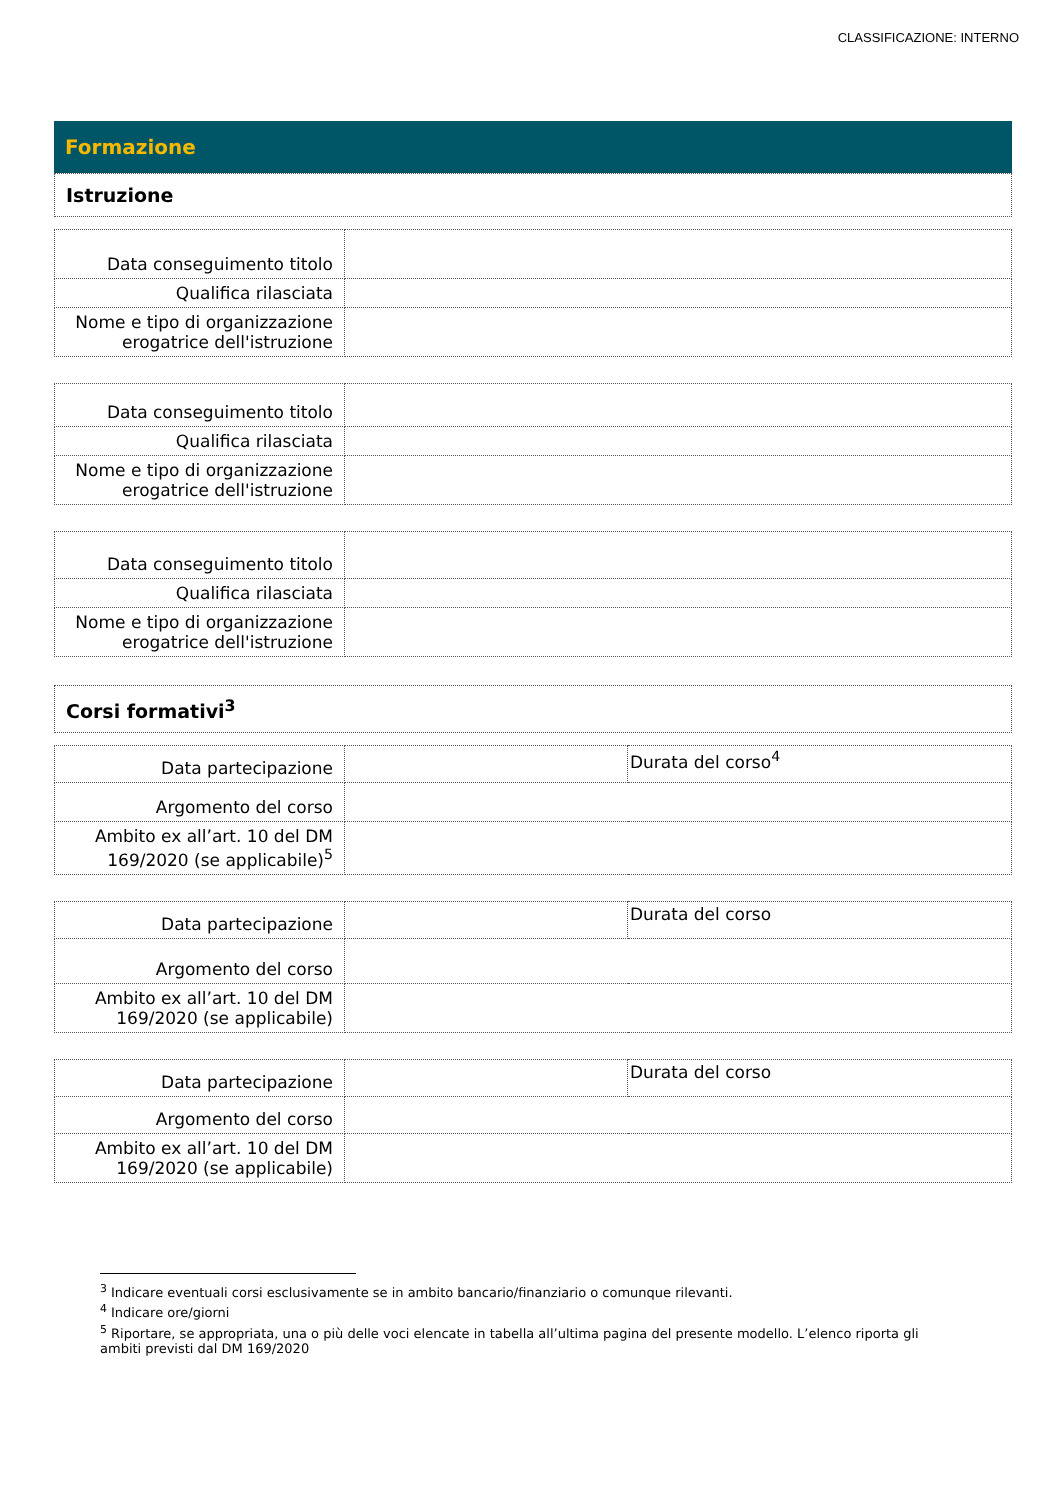CLASSIFICAZIONE: INTERNO
Formazione
Istruzione
| Data conseguimento titolo | |
| Qualifica rilasciata | |
| Nome e tipo di organizzazione erogatrice dell'istruzione | |
| Data conseguimento titolo | |
| Qualifica rilasciata | |
| Nome e tipo di organizzazione erogatrice dell'istruzione | |
| Data conseguimento titolo | |
| Qualifica rilasciata | |
| Nome e tipo di organizzazione erogatrice dell'istruzione | |
Corsi formativi<sup>3</sup>
| Data partecipazione | | Durata del corso<sup>4</sup> |
| Argomento del corso | | |
| Ambito ex all’art. 10 del DM 169/2020 (se applicabile)<sup>5</sup> | | |
| Data partecipazione | | Durata del corso |
| Argomento del corso | | |
| Ambito ex all’art. 10 del DM 169/2020 (se applicabile) | | |
| Data partecipazione | | Durata del corso |
| Argomento del corso | | |
| Ambito ex all’art. 10 del DM 169/2020 (se applicabile) | | |
<sup>3</sup> Indicare eventuali corsi esclusivamente se in ambito bancario/finanziario o comunque rilevanti.
<sup>4</sup> Indicare ore/giorni
<sup>5</sup> Riportare, se appropriata, una o più delle voci elencate in tabella all’ultima pagina del presente modello. L’elenco riporta gli ambiti previsti dal DM 169/2020